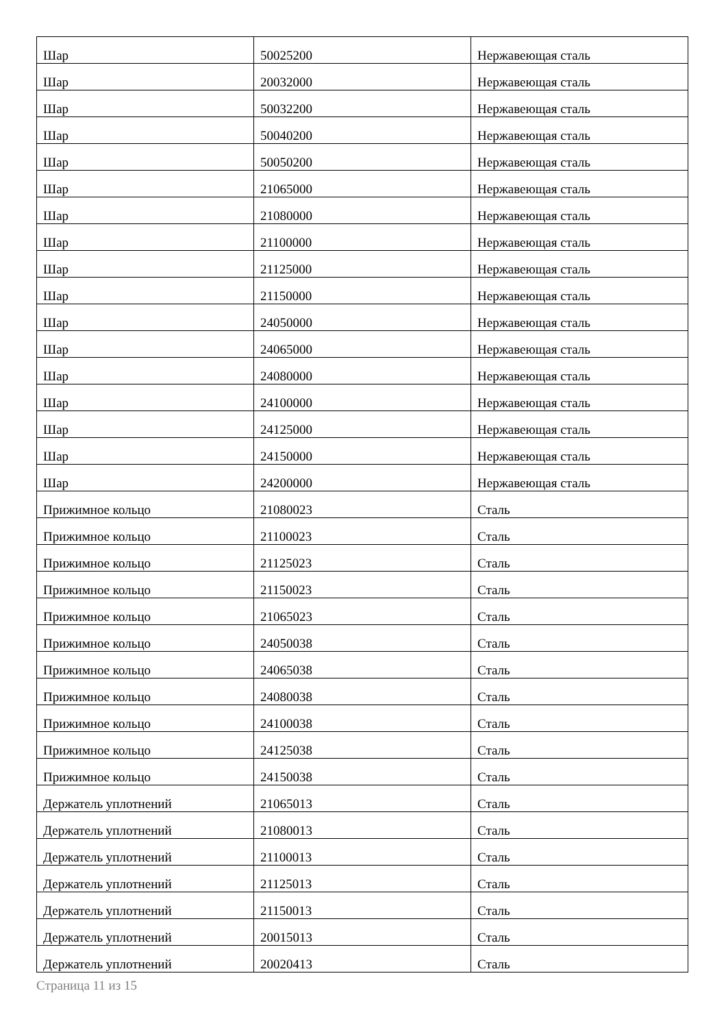| Шар | 50025200 | Нержавеющая сталь |
| Шар | 20032000 | Нержавеющая сталь |
| Шар | 50032200 | Нержавеющая сталь |
| Шар | 50040200 | Нержавеющая сталь |
| Шар | 50050200 | Нержавеющая сталь |
| Шар | 21065000 | Нержавеющая сталь |
| Шар | 21080000 | Нержавеющая сталь |
| Шар | 21100000 | Нержавеющая сталь |
| Шар | 21125000 | Нержавеющая сталь |
| Шар | 21150000 | Нержавеющая сталь |
| Шар | 24050000 | Нержавеющая сталь |
| Шар | 24065000 | Нержавеющая сталь |
| Шар | 24080000 | Нержавеющая сталь |
| Шар | 24100000 | Нержавеющая сталь |
| Шар | 24125000 | Нержавеющая сталь |
| Шар | 24150000 | Нержавеющая сталь |
| Шар | 24200000 | Нержавеющая сталь |
| Прижимное кольцо | 21080023 | Сталь |
| Прижимное кольцо | 21100023 | Сталь |
| Прижимное кольцо | 21125023 | Сталь |
| Прижимное кольцо | 21150023 | Сталь |
| Прижимное кольцо | 21065023 | Сталь |
| Прижимное кольцо | 24050038 | Сталь |
| Прижимное кольцо | 24065038 | Сталь |
| Прижимное кольцо | 24080038 | Сталь |
| Прижимное кольцо | 24100038 | Сталь |
| Прижимное кольцо | 24125038 | Сталь |
| Прижимное кольцо | 24150038 | Сталь |
| Держатель уплотнений | 21065013 | Сталь |
| Держатель уплотнений | 21080013 | Сталь |
| Держатель уплотнений | 21100013 | Сталь |
| Держатель уплотнений | 21125013 | Сталь |
| Держатель уплотнений | 21150013 | Сталь |
| Держатель уплотнений | 20015013 | Сталь |
| Держатель уплотнений | 20020413 | Сталь |
Страница 11 из 15